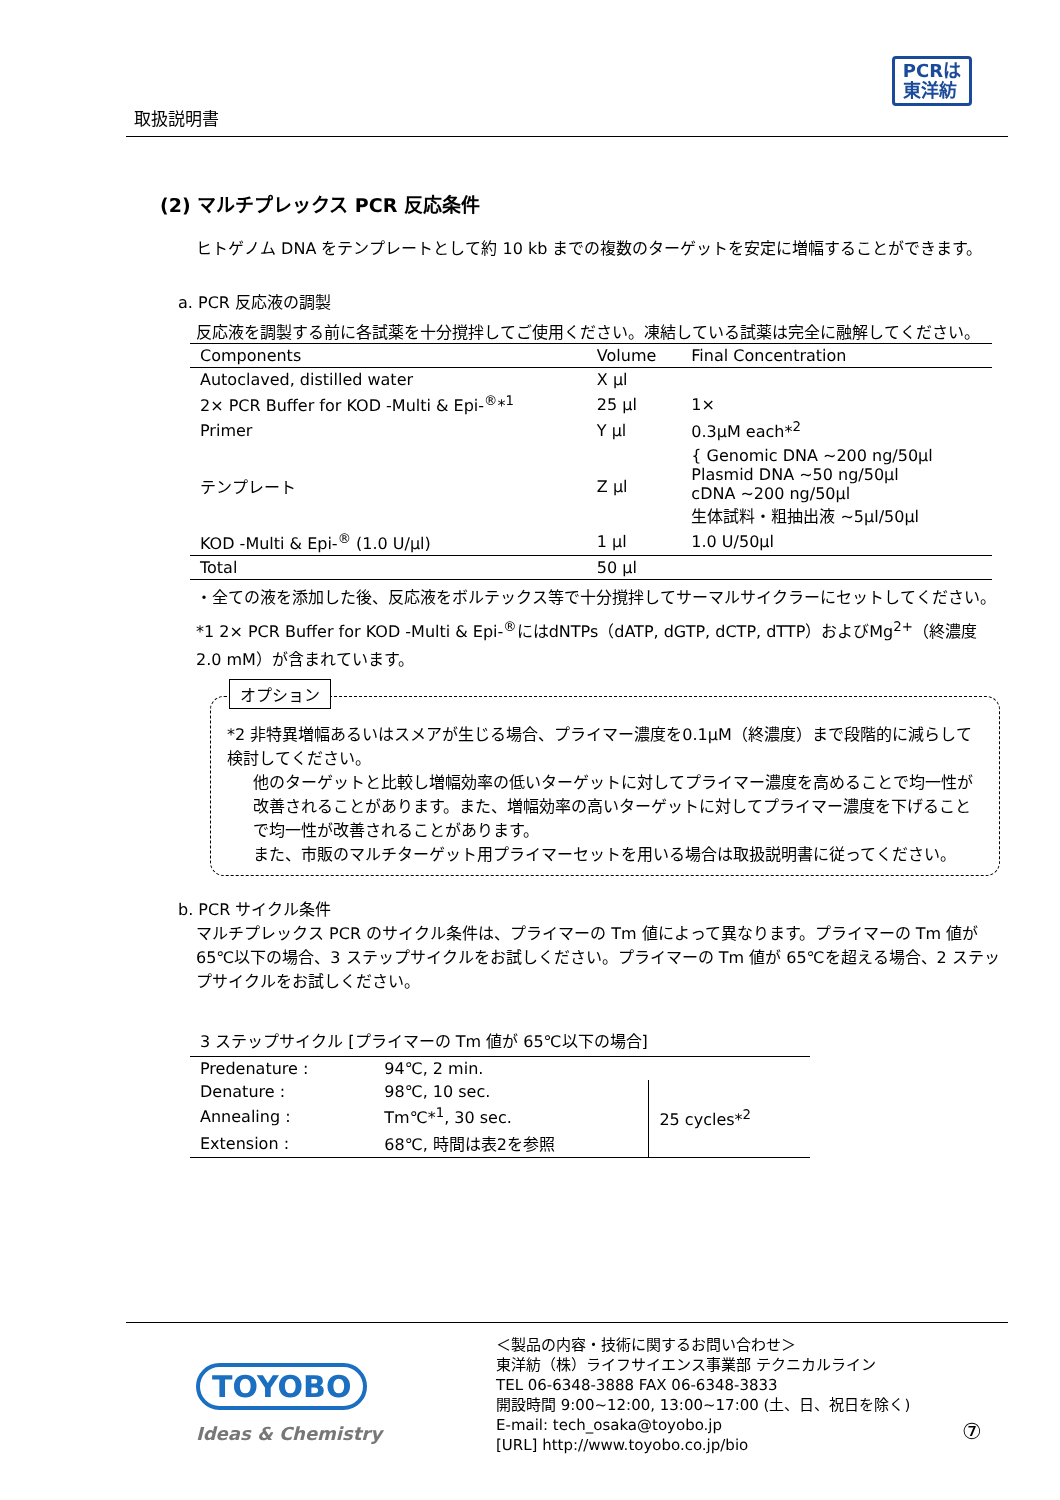取扱説明書
PCRは
東洋紡
(2) マルチプレックス PCR 反応条件
ヒトゲノム DNA をテンプレートとして約 10 kb までの複数のターゲットを安定に増幅することができます。
a. PCR 反応液の調製
反応液を調製する前に各試薬を十分撹拌してご使用ください。凍結している試薬は完全に融解してください。
| Components | Volume | Final Concentration |
| --- | --- | --- |
| Autoclaved, distilled water | X μl | |
| 2× PCR Buffer for KOD -Multi & Epi-<sup>®</sup>*<sup>1</sup> | 25 μl | 1× |
| Primer | Y μl | 0.3μM each*<sup>2</sup> |
| テンプレート | Z μl | { Genomic DNA ~200 ng/50μl Plasmid DNA ~50 ng/50μl cDNA ~200 ng/50μl 生体試料・粗抽出液 ~5μl/50μl |
| KOD -Multi & Epi-<sup>®</sup> (1.0 U/μl) | 1 μl | 1.0 U/50μl |
| Total | 50 μl | |
・全ての液を添加した後、反応液をボルテックス等で十分撹拌してサーマルサイクラーにセットしてください。
*1 2× PCR Buffer for KOD -Multi & Epi-<sup>®</sup>にはdNTPs（dATP, dGTP, dCTP, dTTP）およびMg<sup>2+</sup>（終濃度2.0 mM）が含まれています。
オプション
*2 非特異増幅あるいはスメアが生じる場合、プライマー濃度を0.1μM（終濃度）まで段階的に減らして検討してください。
他のターゲットと比較し増幅効率の低いターゲットに対してプライマー濃度を高めることで均一性が改善されることがあります。また、増幅効率の高いターゲットに対してプライマー濃度を下げることで均一性が改善されることがあります。
また、市販のマルチターゲット用プライマーセットを用いる場合は取扱説明書に従ってください。
b. PCR サイクル条件
マルチプレックス PCR のサイクル条件は、プライマーの Tm 値によって異なります。プライマーの Tm 値が65℃以下の場合、3 ステップサイクルをお試しください。プライマーの Tm 値が 65℃を超える場合、2 ステップサイクルをお試しください。
3 ステップサイクル [プライマーの Tm 値が 65℃以下の場合]
| Predenature : | 94℃, 2 min. | |
| Denature : | 98℃, 10 sec. | 25 cycles*<sup>2</sup> |
| Annealing : | Tm℃*<sup>1</sup>, 30 sec. | |
| Extension : | 68℃, 時間は表2を参照 | |
TOYOBO
Ideas & Chemistry
＜製品の内容・技術に関するお問い合わせ＞
東洋紡（株）ライフサイエンス事業部 テクニカルライン
TEL 06-6348-3888 FAX 06-6348-3833
開設時間 9:00~12:00, 13:00~17:00 (土、日、祝日を除く)
E-mail: tech_osaka@toyobo.jp
[URL] http://www.toyobo.co.jp/bio
⑦